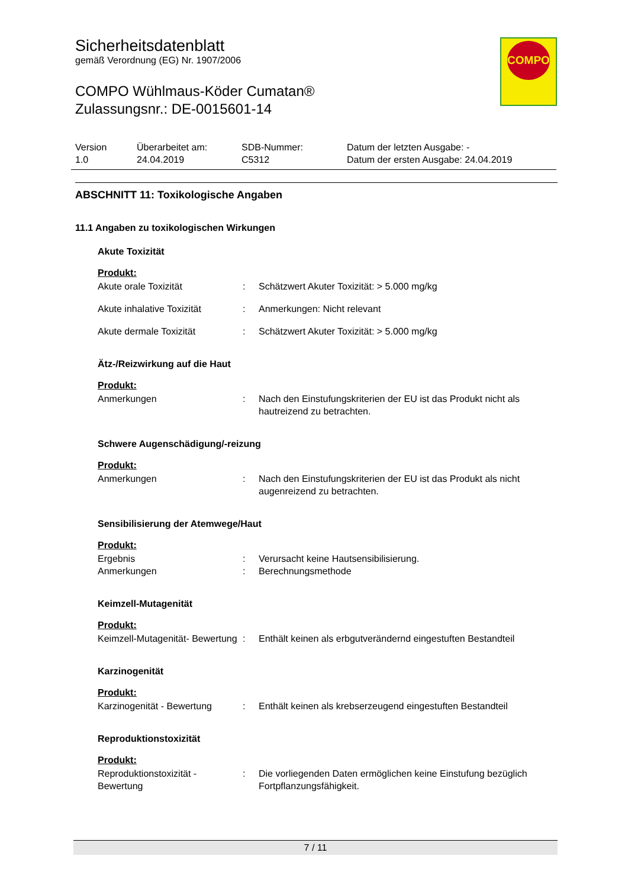Sicherheitsdatenblatt
gemäß Verordnung (EG) Nr. 1907/2006
COMPO Wühlmaus-Köder Cumatan®
Zulassungsnr.: DE-0015601-14
COMPO
| Version 1.0 | Überarbeitet am: 24.04.2019 | SDB-Nummer: C5312 | Datum der letzten Ausgabe: - Datum der ersten Ausgabe: 24.04.2019 |
ABSCHNITT 11: Toxikologische Angaben
11.1 Angaben zu toxikologischen Wirkungen
Akute Toxizität
Produkt:
| Akute orale Toxizität | : | Schätzwert Akuter Toxizität: > 5.000 mg/kg |
| Akute inhalative Toxizität | : | Anmerkungen: Nicht relevant |
| Akute dermale Toxizität | : | Schätzwert Akuter Toxizität: > 5.000 mg/kg |
Ätz-/Reizwirkung auf die Haut
Produkt:
| Anmerkungen | : | Nach den Einstufungskriterien der EU ist das Produkt nicht als hautreizend zu betrachten. |
Schwere Augenschädigung/-reizung
Produkt:
| Anmerkungen | : | Nach den Einstufungskriterien der EU ist das Produkt als nicht augenreizend zu betrachten. |
Sensibilisierung der Atemwege/Haut
Produkt:
| Ergebnis | : | Verursacht keine Hautsensibilisierung. |
| Anmerkungen | : | Berechnungsmethode |
Keimzell-Mutagenität
Produkt:
| Keimzell-Mutagenität- Bewertung | : | Enthält keinen als erbgutverändernd eingestuften Bestandteil |
Karzinogenität
Produkt:
| Karzinogenität - Bewertung | : | Enthält keinen als krebserzeugend eingestuften Bestandteil |
Reproduktionstoxizität
Produkt:
| Reproduktionstoxizität - Bewertung | : | Die vorliegenden Daten ermöglichen keine Einstufung bezüglich Fortpflanzungsfähigkeit. |
7 / 11